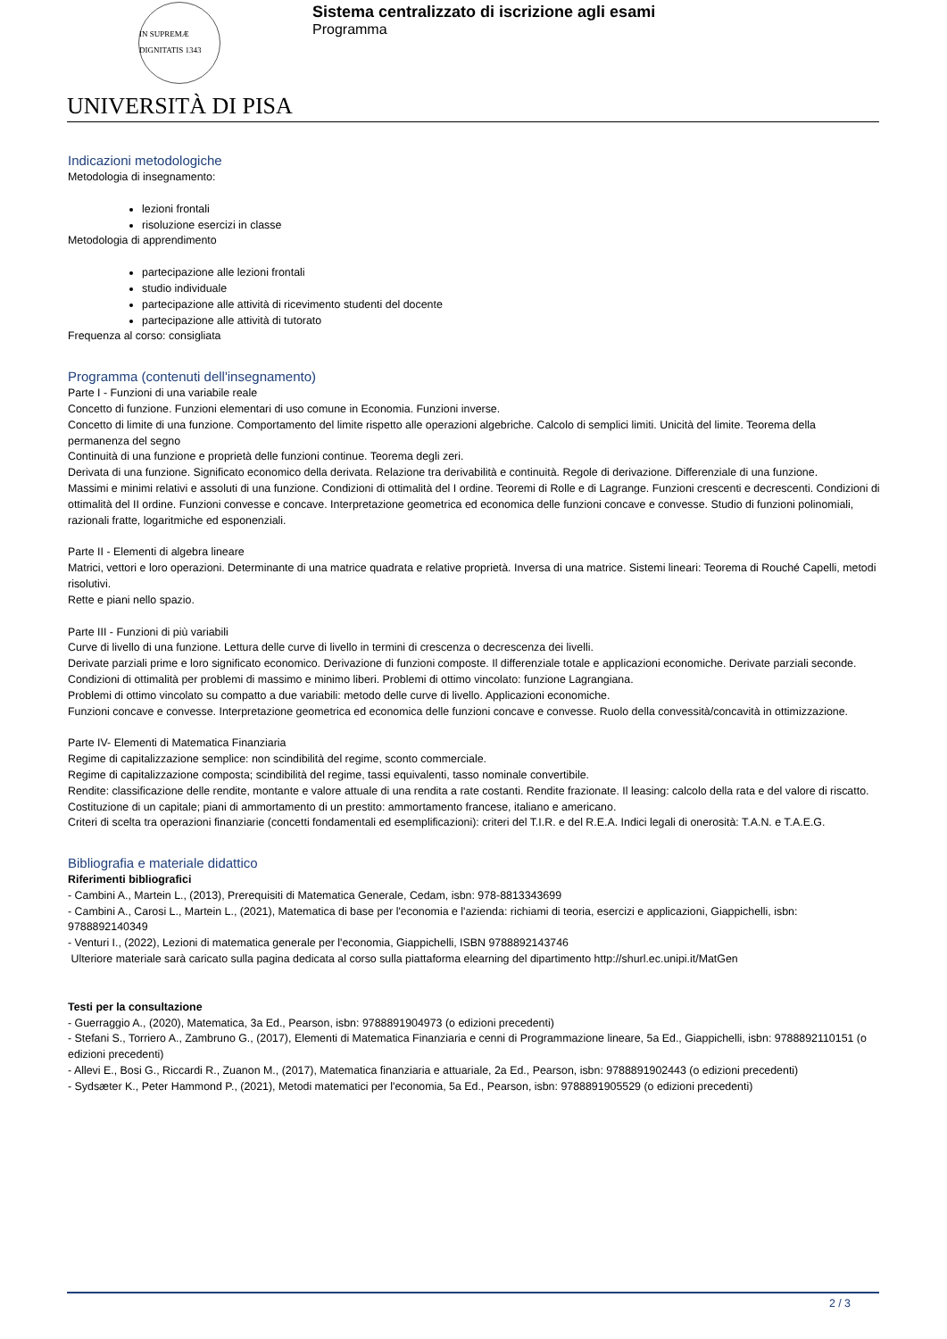IN SUPREMÆ DIGNITATIS 1343
UNIVERSITÀ DI PISA
Sistema centralizzato di iscrizione agli esami
Programma
Indicazioni metodologiche
Metodologia di insegnamento:
lezioni frontali
risoluzione esercizi in classe
Metodologia di apprendimento
partecipazione alle lezioni frontali
studio individuale
partecipazione alle attività di ricevimento studenti del docente
partecipazione alle attività di tutorato
Frequenza al corso: consigliata
Programma (contenuti dell'insegnamento)
Parte I - Funzioni di una variabile reale
Concetto di funzione. Funzioni elementari di uso comune in Economia. Funzioni inverse.
Concetto di limite di una funzione. Comportamento del limite rispetto alle operazioni algebriche. Calcolo di semplici limiti. Unicità del limite. Teorema della permanenza del segno
Continuità di una funzione e proprietà delle funzioni continue. Teorema degli zeri.
Derivata di una funzione. Significato economico della derivata. Relazione tra derivabilità e continuità. Regole di derivazione. Differenziale di una funzione.
Massimi e minimi relativi e assoluti di una funzione. Condizioni di ottimalità del I ordine. Teoremi di Rolle e di Lagrange. Funzioni crescenti e decrescenti. Condizioni di ottimalità del II ordine. Funzioni convesse e concave. Interpretazione geometrica ed economica delle funzioni concave e convesse. Studio di funzioni polinomiali, razionali fratte, logaritmiche ed esponenziali.
Parte II - Elementi di algebra lineare
Matrici, vettori e loro operazioni. Determinante di una matrice quadrata e relative proprietà. Inversa di una matrice. Sistemi lineari: Teorema di Rouché Capelli, metodi risolutivi.
Rette e piani nello spazio.
Parte III - Funzioni di più variabili
Curve di livello di una funzione. Lettura delle curve di livello in termini di crescenza o decrescenza dei livelli.
Derivate parziali prime e loro significato economico. Derivazione di funzioni composte. Il differenziale totale e applicazioni economiche. Derivate parziali seconde. Condizioni di ottimalità per problemi di massimo e minimo liberi. Problemi di ottimo vincolato: funzione Lagrangiana.
Problemi di ottimo vincolato su compatto a due variabili: metodo delle curve di livello. Applicazioni economiche.
Funzioni concave e convesse. Interpretazione geometrica ed economica delle funzioni concave e convesse. Ruolo della convessità/concavità in ottimizzazione.
Parte IV- Elementi di Matematica Finanziaria
Regime di capitalizzazione semplice: non scindibilità del regime, sconto commerciale.
Regime di capitalizzazione composta; scindibilità del regime, tassi equivalenti, tasso nominale convertibile.
Rendite: classificazione delle rendite, montante e valore attuale di una rendita a rate costanti. Rendite frazionate. Il leasing: calcolo della rata e del valore di riscatto.
Costituzione di un capitale; piani di ammortamento di un prestito: ammortamento francese, italiano e americano.
Criteri di scelta tra operazioni finanziarie (concetti fondamentali ed esemplificazioni): criteri del T.I.R. e del R.E.A. Indici legali di onerosità: T.A.N. e T.A.E.G.
Bibliografia e materiale didattico
Riferimenti bibliografici
- Cambini A., Martein L., (2013), Prerequisiti di Matematica Generale, Cedam, isbn: 978-8813343699
- Cambini A., Carosi L., Martein L., (2021), Matematica di base per l'economia e l'azienda: richiami di teoria, esercizi e applicazioni, Giappichelli, isbn: 9788892140349
- Venturi I., (2022), Lezioni di matematica generale per l'economia, Giappichelli, ISBN 9788892143746
Ulteriore materiale sarà caricato sulla pagina dedicata al corso sulla piattaforma elearning del dipartimento http://shurl.ec.unipi.it/MatGen
Testi per la consultazione
- Guerraggio A., (2020), Matematica, 3a Ed., Pearson, isbn: 9788891904973 (o edizioni precedenti)
- Stefani S., Torriero A., Zambruno G., (2017), Elementi di Matematica Finanziaria e cenni di Programmazione lineare, 5a Ed., Giappichelli, isbn: 9788892110151 (o edizioni precedenti)
- Allevi E., Bosi G., Riccardi R., Zuanon M., (2017), Matematica finanziaria e attuariale, 2a Ed., Pearson, isbn: 9788891902443 (o edizioni precedenti)
- Sydsæter K., Peter Hammond P., (2021), Metodi matematici per l'economia, 5a Ed., Pearson, isbn: 9788891905529 (o edizioni precedenti)
2 / 3